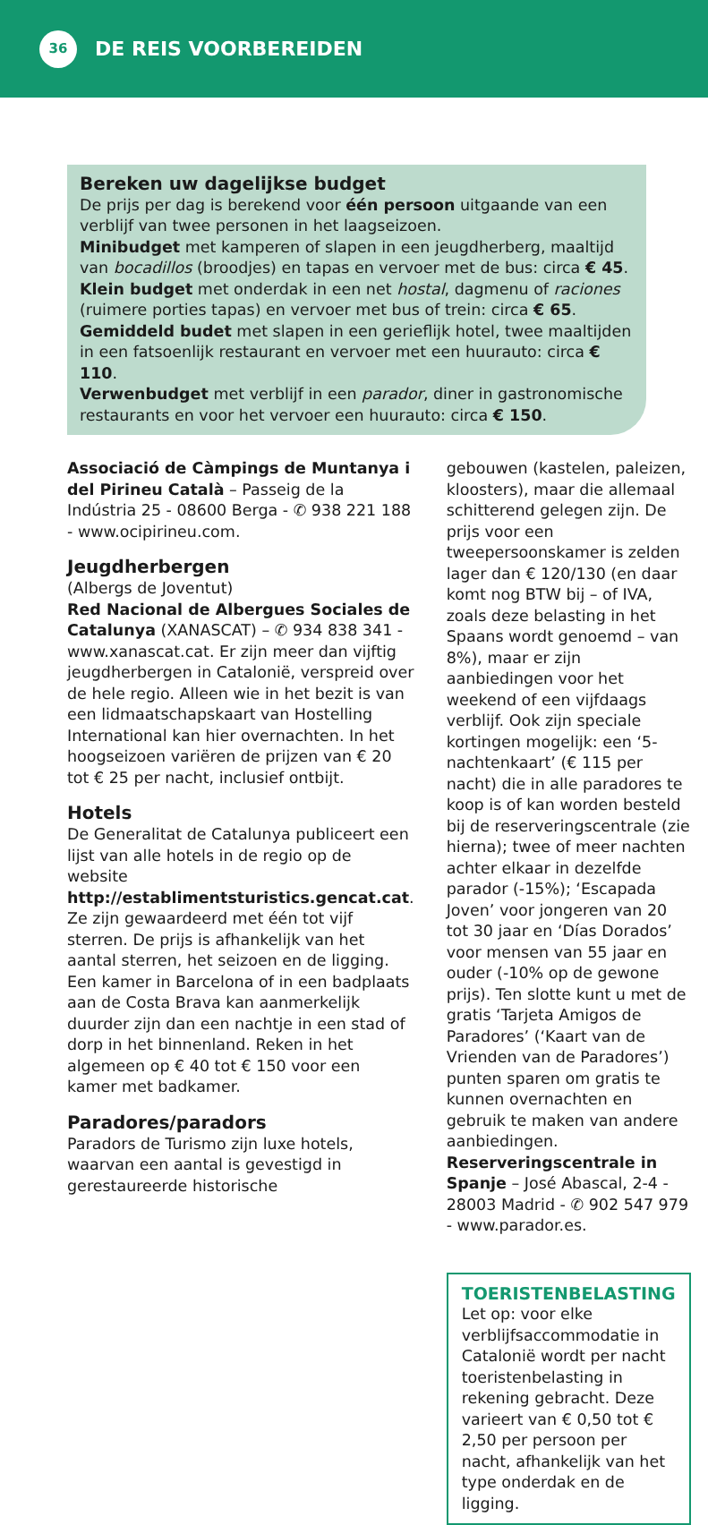36
DE REIS VOORBEREIDEN
Bereken uw dagelijkse budget
De prijs per dag is berekend voor één persoon uitgaande van een verblijf van twee personen in het laagseizoen.
Minibudget met kamperen of slapen in een jeugdherberg, maaltijd van bocadillos (broodjes) en tapas en vervoer met de bus: circa € 45.
Klein budget met onderdak in een net hostal, dagmenu of raciones (ruimere porties tapas) en vervoer met bus of trein: circa € 65.
Gemiddeld budet met slapen in een gerieflijk hotel, twee maaltijden in een fatsoenlijk restaurant en vervoer met een huurauto: circa € 110.
Verwenbudget met verblijf in een parador, diner in gastronomische restaurants en voor het vervoer een huurauto: circa € 150.
Associació de Càmpings de Muntanya i del Pirineu Català – Passeig de la Indústria 25 - 08600 Berga - ✆ 938 221 188 - www.ocipirineu.com.
Jeugdherbergen
(Albergs de Joventut)
Red Nacional de Albergues Sociales de Catalunya (XANASCAT) – ✆ 934 838 341 - www.xanascat.cat. Er zijn meer dan vijftig jeugdherbergen in Catalonië, verspreid over de hele regio. Alleen wie in het bezit is van een lidmaatschapskaart van Hostelling International kan hier overnachten. In het hoogseizoen variëren de prijzen van € 20 tot € 25 per nacht, inclusief ontbijt.
Hotels
De Generalitat de Catalunya publiceert een lijst van alle hotels in de regio op de website http://establimentsturistics.gencat.cat. Ze zijn gewaardeerd met één tot vijf sterren. De prijs is afhankelijk van het aantal sterren, het seizoen en de ligging. Een kamer in Barcelona of in een badplaats aan de Costa Brava kan aanmerkelijk duurder zijn dan een nachtje in een stad of dorp in het binnenland. Reken in het algemeen op € 40 tot € 150 voor een kamer met badkamer.
Paradores/paradors
Paradors de Turismo zijn luxe hotels, waarvan een aantal is gevestigd in gerestaureerde historische
gebouwen (kastelen, paleizen, kloosters), maar die allemaal schitterend gelegen zijn. De prijs voor een tweepersoonskamer is zelden lager dan € 120/130 (en daar komt nog BTW bij – of IVA, zoals deze belasting in het Spaans wordt genoemd – van 8%), maar er zijn aanbiedingen voor het weekend of een vijfdaags verblijf. Ook zijn speciale kortingen mogelijk: een ‘5-nachtenkaart’ (€ 115 per nacht) die in alle paradores te koop is of kan worden besteld bij de reserveringscentrale (zie hierna); twee of meer nachten achter elkaar in dezelfde parador (-15%); ‘Escapada Joven’ voor jongeren van 20 tot 30 jaar en ‘Días Dorados’ voor mensen van 55 jaar en ouder (-10% op de gewone prijs). Ten slotte kunt u met de gratis ‘Tarjeta Amigos de Paradores’ (‘Kaart van de Vrienden van de Paradores’) punten sparen om gratis te kunnen overnachten en gebruik te maken van andere aanbiedingen.
Reserveringscentrale in Spanje – José Abascal, 2-4 - 28003 Madrid - ✆ 902 547 979 - www.parador.es.
TOERISTENBELASTING
Let op: voor elke verblijfsaccommodatie in Catalonië wordt per nacht toeristenbelasting in rekening gebracht. Deze varieert van € 0,50 tot € 2,50 per persoon per nacht, afhankelijk van het type onderdak en de ligging.